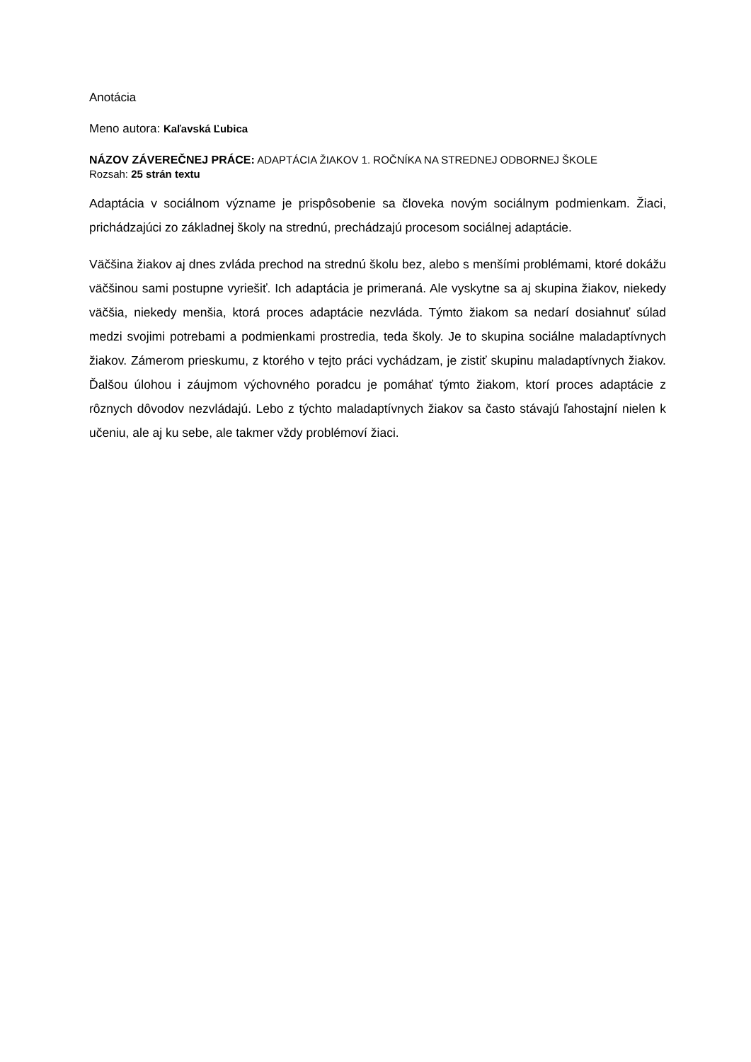Anotácia
Meno autora: Kaľavská Ľubica
NÁZOV ZÁVEREČNEJ PRÁCE: ADAPTÁCIA ŽIAKOV 1. ROČNÍKA NA STREDNEJ ODBORNEJ ŠKOLE
Rozsah: 25 strán textu
Adaptácia v sociálnom význame je prispôsobenie sa človeka novým sociálnym podmienkam. Žiaci, prichádzajúci zo základnej školy na strednú, prechádzajú procesom sociálnej adaptácie.
Väčšina žiakov aj dnes zvláda prechod na strednú školu bez, alebo s menšími problémami, ktoré dokážu väčšinou sami postupne vyriešiť. Ich adaptácia je primeraná. Ale vyskytne sa aj skupina žiakov, niekedy väčšia, niekedy menšia, ktorá proces adaptácie nezvláda. Týmto žiakom sa nedarí dosiahnuť súlad medzi svojimi potrebami a podmienkami prostredia, teda školy. Je to skupina sociálne maladaptívnych žiakov. Zámerom prieskumu, z ktorého v tejto práci vychádzam, je zistiť skupinu maladaptívnych žiakov. Ďalšou úlohou i záujmom výchovného poradcu je pomáhať týmto žiakom, ktorí proces adaptácie z rôznych dôvodov nezvládajú. Lebo z týchto maladaptívnych žiakov sa často stávajú ľahostajní nielen k učeniu, ale aj ku sebe, ale takmer vždy problémoví žiaci.